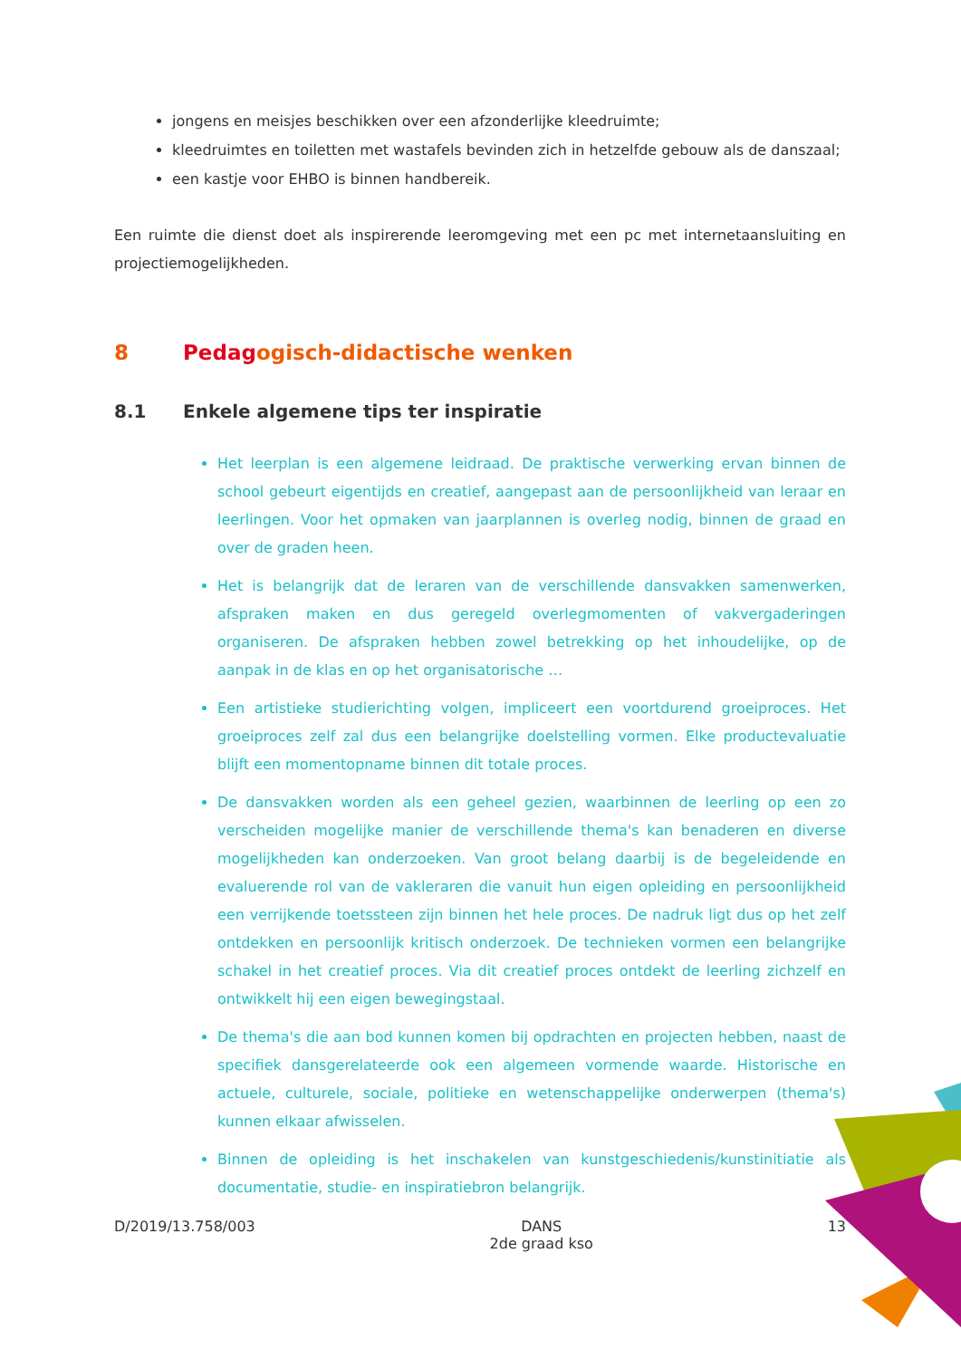jongens en meisjes beschikken over een afzonderlijke kleedruimte;
kleedruimtes en toiletten met wastafels bevinden zich in hetzelfde gebouw als de danszaal;
een kastje voor EHBO is binnen handbereik.
Een ruimte die dienst doet als inspirerende leeromgeving met een pc met internetaansluiting en projectiemogelijkheden.
8 Pedagogisch-didactische wenken
8.1 Enkele algemene tips ter inspiratie
Het leerplan is een algemene leidraad. De praktische verwerking ervan binnen de school gebeurt eigentijds en creatief, aangepast aan de persoonlijkheid van leraar en leerlingen. Voor het opmaken van jaarplannen is overleg nodig, binnen de graad en over de graden heen.
Het is belangrijk dat de leraren van de verschillende dansvakken samenwerken, afspraken maken en dus geregeld overlegmomenten of vakvergaderingen organiseren. De afspraken hebben zowel betrekking op het inhoudelijke, op de aanpak in de klas en op het organisatorische …
Een artistieke studierichting volgen, impliceert een voortdurend groeiproces. Het groeiproces zelf zal dus een belangrijke doelstelling vormen. Elke productevaluatie blijft een momentopname binnen dit totale proces.
De dansvakken worden als een geheel gezien, waarbinnen de leerling op een zo verscheiden mogelijke manier de verschillende thema's kan benaderen en diverse mogelijkheden kan onderzoeken. Van groot belang daarbij is de begeleidende en evaluerende rol van de vakleraren die vanuit hun eigen opleiding en persoonlijkheid een verrijkende toetssteen zijn binnen het hele proces. De nadruk ligt dus op het zelf ontdekken en persoonlijk kritisch onderzoek. De technieken vormen een belangrijke schakel in het creatief proces. Via dit creatief proces ontdekt de leerling zichzelf en ontwikkelt hij een eigen bewegingstaal.
De thema's die aan bod kunnen komen bij opdrachten en projecten hebben, naast de specifiek dansgerelateerde ook een algemeen vormende waarde. Historische en actuele, culturele, sociale, politieke en wetenschappelijke onderwerpen (thema's) kunnen elkaar afwisselen.
Binnen de opleiding is het inschakelen van kunstgeschiedenis/kunstinitiatie als documentatie, studie- en inspiratiebron belangrijk.
D/2019/13.758/003 DANS
2de graad kso 13